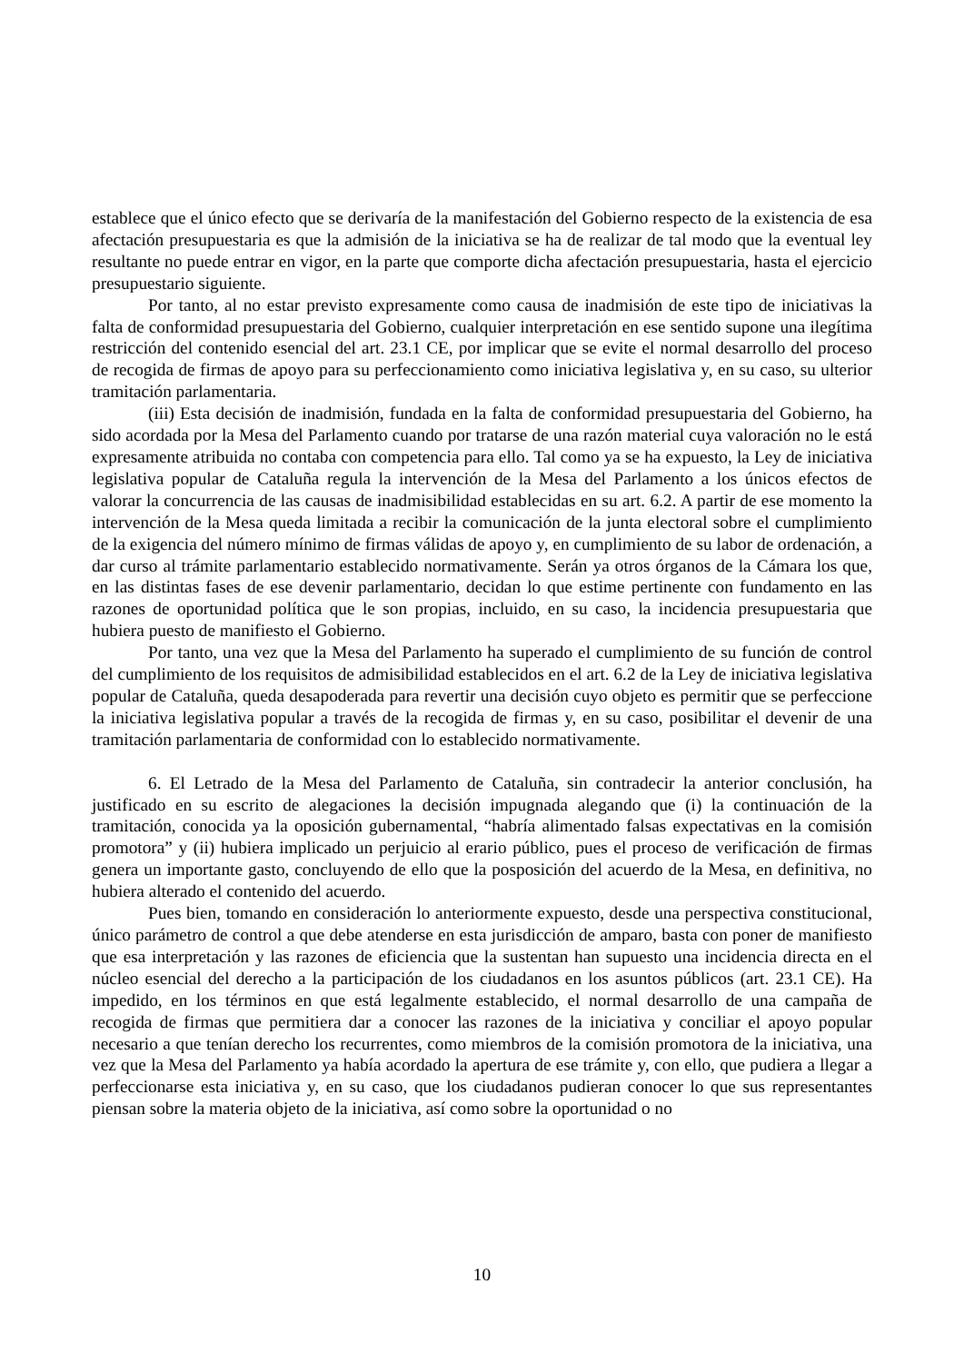establece que el único efecto que se derivaría de la manifestación del Gobierno respecto de la existencia de esa afectación presupuestaria es que la admisión de la iniciativa se ha de realizar de tal modo que la eventual ley resultante no puede entrar en vigor, en la parte que comporte dicha afectación presupuestaria, hasta el ejercicio presupuestario siguiente.
Por tanto, al no estar previsto expresamente como causa de inadmisión de este tipo de iniciativas la falta de conformidad presupuestaria del Gobierno, cualquier interpretación en ese sentido supone una ilegítima restricción del contenido esencial del art. 23.1 CE, por implicar que se evite el normal desarrollo del proceso de recogida de firmas de apoyo para su perfeccionamiento como iniciativa legislativa y, en su caso, su ulterior tramitación parlamentaria.
(iii) Esta decisión de inadmisión, fundada en la falta de conformidad presupuestaria del Gobierno, ha sido acordada por la Mesa del Parlamento cuando por tratarse de una razón material cuya valoración no le está expresamente atribuida no contaba con competencia para ello. Tal como ya se ha expuesto, la Ley de iniciativa legislativa popular de Cataluña regula la intervención de la Mesa del Parlamento a los únicos efectos de valorar la concurrencia de las causas de inadmisibilidad establecidas en su art. 6.2. A partir de ese momento la intervención de la Mesa queda limitada a recibir la comunicación de la junta electoral sobre el cumplimiento de la exigencia del número mínimo de firmas válidas de apoyo y, en cumplimiento de su labor de ordenación, a dar curso al trámite parlamentario establecido normativamente. Serán ya otros órganos de la Cámara los que, en las distintas fases de ese devenir parlamentario, decidan lo que estime pertinente con fundamento en las razones de oportunidad política que le son propias, incluido, en su caso, la incidencia presupuestaria que hubiera puesto de manifiesto el Gobierno.
Por tanto, una vez que la Mesa del Parlamento ha superado el cumplimiento de su función de control del cumplimiento de los requisitos de admisibilidad establecidos en el art. 6.2 de la Ley de iniciativa legislativa popular de Cataluña, queda desapoderada para revertir una decisión cuyo objeto es permitir que se perfeccione la iniciativa legislativa popular a través de la recogida de firmas y, en su caso, posibilitar el devenir de una tramitación parlamentaria de conformidad con lo establecido normativamente.
6. El Letrado de la Mesa del Parlamento de Cataluña, sin contradecir la anterior conclusión, ha justificado en su escrito de alegaciones la decisión impugnada alegando que (i) la continuación de la tramitación, conocida ya la oposición gubernamental, “habría alimentado falsas expectativas en la comisión promotora” y (ii) hubiera implicado un perjuicio al erario público, pues el proceso de verificación de firmas genera un importante gasto, concluyendo de ello que la posposición del acuerdo de la Mesa, en definitiva, no hubiera alterado el contenido del acuerdo.
Pues bien, tomando en consideración lo anteriormente expuesto, desde una perspectiva constitucional, único parámetro de control a que debe atenderse en esta jurisdicción de amparo, basta con poner de manifiesto que esa interpretación y las razones de eficiencia que la sustentan han supuesto una incidencia directa en el núcleo esencial del derecho a la participación de los ciudadanos en los asuntos públicos (art. 23.1 CE). Ha impedido, en los términos en que está legalmente establecido, el normal desarrollo de una campaña de recogida de firmas que permitiera dar a conocer las razones de la iniciativa y conciliar el apoyo popular necesario a que tenían derecho los recurrentes, como miembros de la comisión promotora de la iniciativa, una vez que la Mesa del Parlamento ya había acordado la apertura de ese trámite y, con ello, que pudiera a llegar a perfeccionarse esta iniciativa y, en su caso, que los ciudadanos pudieran conocer lo que sus representantes piensan sobre la materia objeto de la iniciativa, así como sobre la oportunidad o no
10